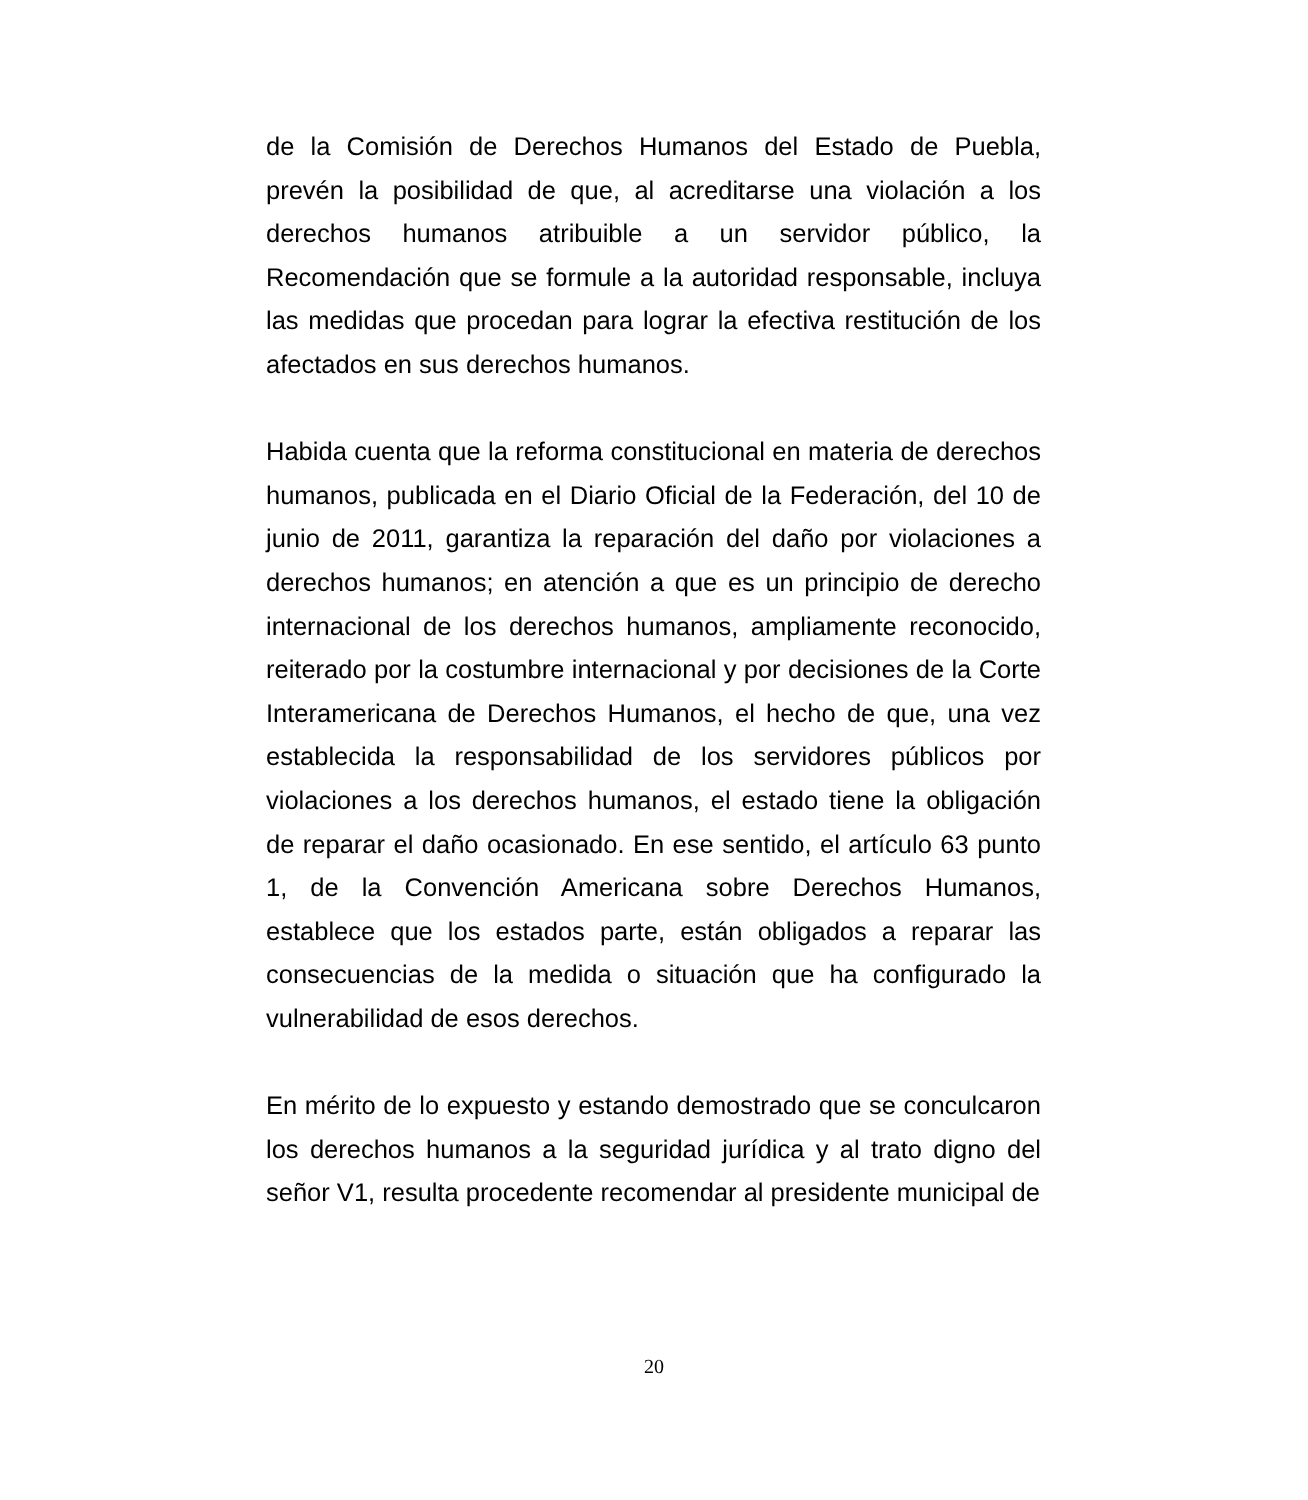de la Comisión de Derechos Humanos del Estado de Puebla, prevén la posibilidad de que, al acreditarse una violación a los derechos humanos atribuible a un servidor público, la Recomendación que se formule a la autoridad responsable, incluya las medidas que procedan para lograr la efectiva restitución de los afectados en sus derechos humanos.
Habida cuenta que la reforma constitucional en materia de derechos humanos, publicada en el Diario Oficial de la Federación, del 10 de junio de 2011, garantiza la reparación del daño por violaciones a derechos humanos; en atención a que es un principio de derecho internacional de los derechos humanos, ampliamente reconocido, reiterado por la costumbre internacional y por decisiones de la Corte Interamericana de Derechos Humanos, el hecho de que, una vez establecida la responsabilidad de los servidores públicos por violaciones a los derechos humanos, el estado tiene la obligación de reparar el daño ocasionado. En ese sentido, el artículo 63 punto 1, de la Convención Americana sobre Derechos Humanos, establece que los estados parte, están obligados a reparar las consecuencias de la medida o situación que ha configurado la vulnerabilidad de esos derechos.
En mérito de lo expuesto y estando demostrado que se conculcaron los derechos humanos a la seguridad jurídica y al trato digno del señor V1, resulta procedente recomendar al presidente municipal de
20